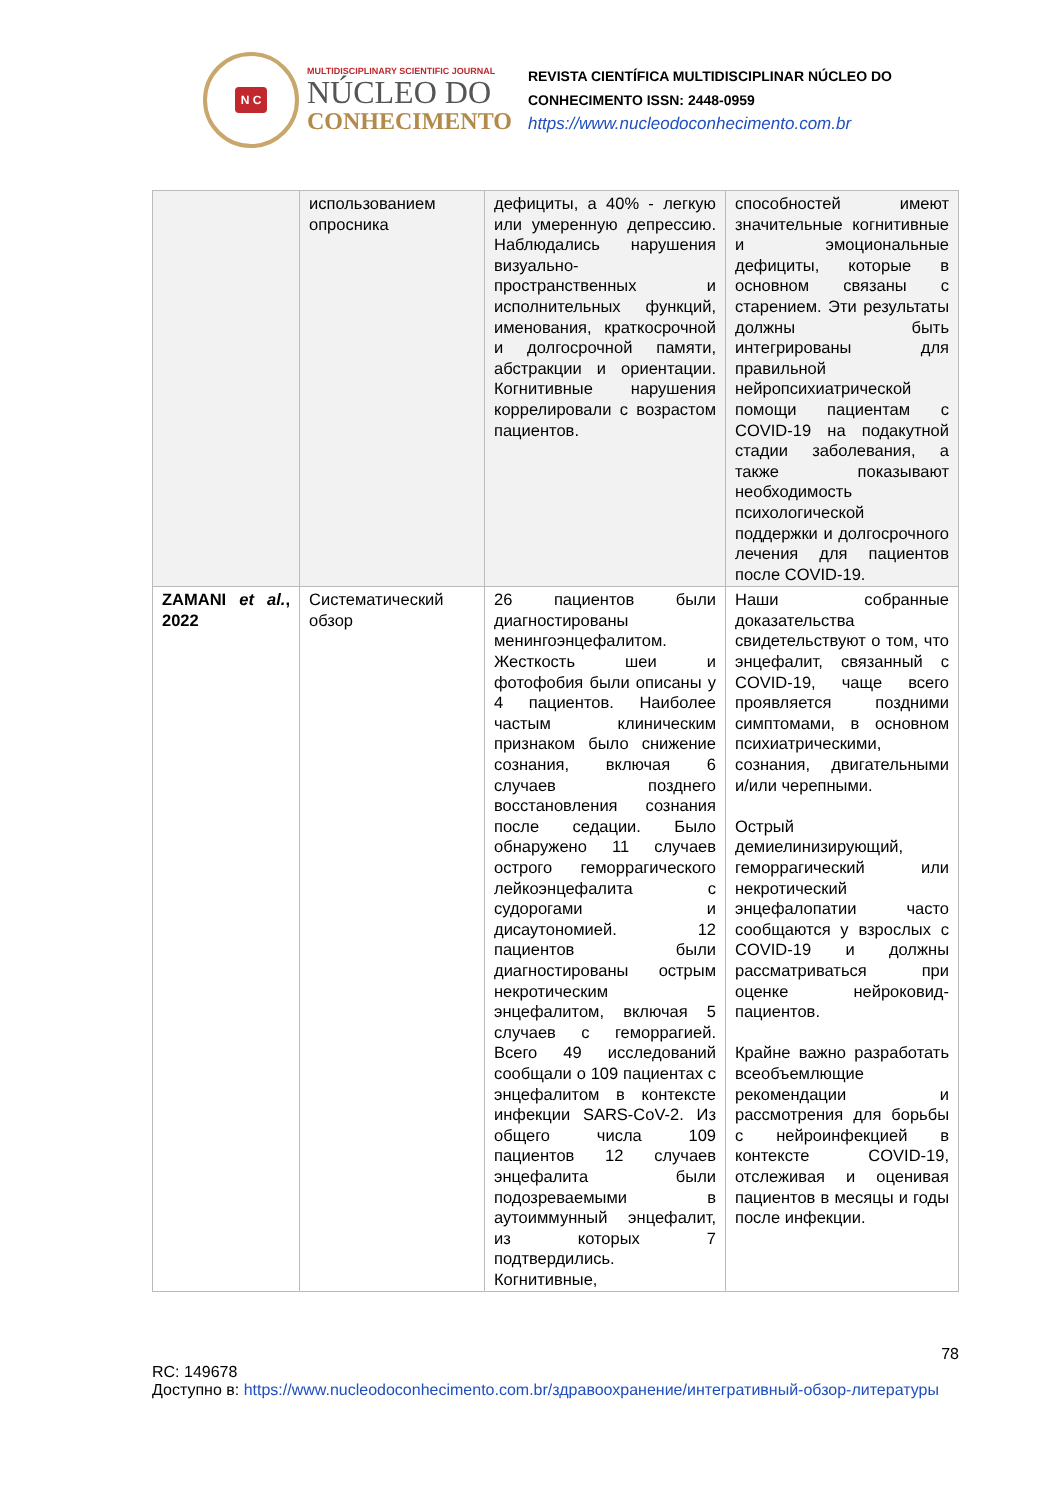N C
MULTIDISCIPLINARY SCIENTIFIC JOURNAL
NÚCLEO DO
CONHECIMENTO
REVISTA CIENTÍFICA MULTIDISCIPLINAR NÚCLEO DO
CONHECIMENTO ISSN: 2448-0959
https://www.nucleodoconhecimento.com.br
| | использованием опросника | дефициты, а 40% - легкую или умеренную депрессию. Наблюдались нарушения визуально-пространственных и исполнительных функций, именования, краткосрочной и долгосрочной памяти, абстракции и ориентации. Когнитивные нарушения коррелировали с возрастом пациентов. | способностей имеют значительные когнитивные и эмоциональные дефициты, которые в основном связаны с старением. Эти результаты должны быть интегрированы для правильной нейропсихиатрической помощи пациентам с COVID-19 на подакутной стадии заболевания, а также показывают необходимость психологической поддержки и долгосрочного лечения для пациентов после COVID-19. |
| ZAMANI et al. , 2022 | Систематический обзор | 26 пациентов были диагностированы менингоэнцефалитом. Жесткость шеи и фотофобия были описаны у 4 пациентов. Наиболее частым клиническим признаком было снижение сознания, включая 6 случаев позднего восстановления сознания после седации. Было обнаружено 11 случаев острого геморрагического лейкоэнцефалита с судорогами и дисаутономией. 12 пациентов были диагностированы острым некротическим энцефалитом, включая 5 случаев с геморрагией. Всего 49 исследований сообщали о 109 пациентах с энцефалитом в контексте инфекции SARS-CoV-2. Из общего числа 109 пациентов 12 случаев энцефалита были подозреваемыми в аутоиммунный энцефалит, из которых 7 подтвердились. Когнитивные, | Наши собранные доказательства свидетельствуют о том, что энцефалит, связанный с COVID-19, чаще всего проявляется поздними симптомами, в основном психиатрическими, сознания, двигательными и/или черепными. Острый демиелинизирующий, геморрагический или некротический энцефалопатии часто сообщаются у взрослых с COVID-19 и должны рассматриваться при оценке нейроковид-пациентов. Крайне важно разработать всеобъемлющие рекомендации и рассмотрения для борьбы с нейроинфекцией в контексте COVID-19, отслеживая и оценивая пациентов в месяцы и годы после инфекции. |
78
RC: 149678
Доступно в: https://www.nucleodoconhecimento.com.br/здравоохранение/интегративный-обзор-литературы